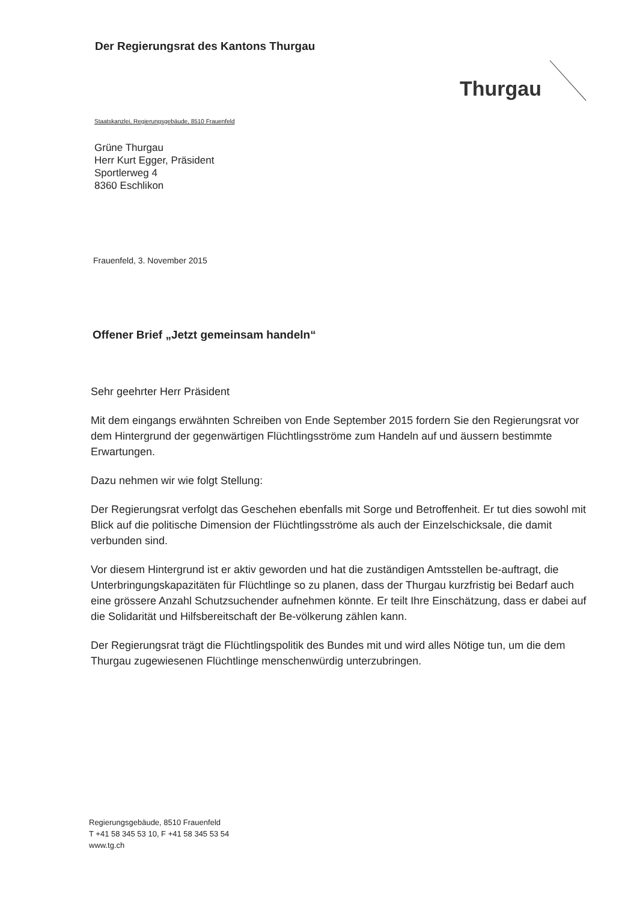Der Regierungsrat des Kantons Thurgau
Thurgau
Staatskanzlei, Regierungsgebäude, 8510 Frauenfeld
Grüne Thurgau
Herr Kurt Egger, Präsident
Sportlerweg 4
8360 Eschlikon
Frauenfeld, 3. November 2015
Offener Brief „Jetzt gemeinsam handeln“
Sehr geehrter Herr Präsident
Mit dem eingangs erwähnten Schreiben von Ende September 2015 fordern Sie den Regierungsrat vor dem Hintergrund der gegenwärtigen Flüchtlingsströme zum Handeln auf und äussern bestimmte Erwartungen.
Dazu nehmen wir wie folgt Stellung:
Der Regierungsrat verfolgt das Geschehen ebenfalls mit Sorge und Betroffenheit. Er tut dies sowohl mit Blick auf die politische Dimension der Flüchtlingsströme als auch der Einzelschicksale, die damit verbunden sind.
Vor diesem Hintergrund ist er aktiv geworden und hat die zuständigen Amtsstellen be-auftragt, die Unterbringungskapazitäten für Flüchtlinge so zu planen, dass der Thurgau kurzfristig bei Bedarf auch eine grössere Anzahl Schutzsuchender aufnehmen könnte. Er teilt Ihre Einschätzung, dass er dabei auf die Solidarität und Hilfsbereitschaft der Be-völkerung zählen kann.
Der Regierungsrat trägt die Flüchtlingspolitik des Bundes mit und wird alles Nötige tun, um die dem Thurgau zugewiesenen Flüchtlinge menschenwürdig unterzubringen.
Regierungsgebäude, 8510 Frauenfeld
T +41 58 345 53 10, F +41 58 345 53 54
www.tg.ch